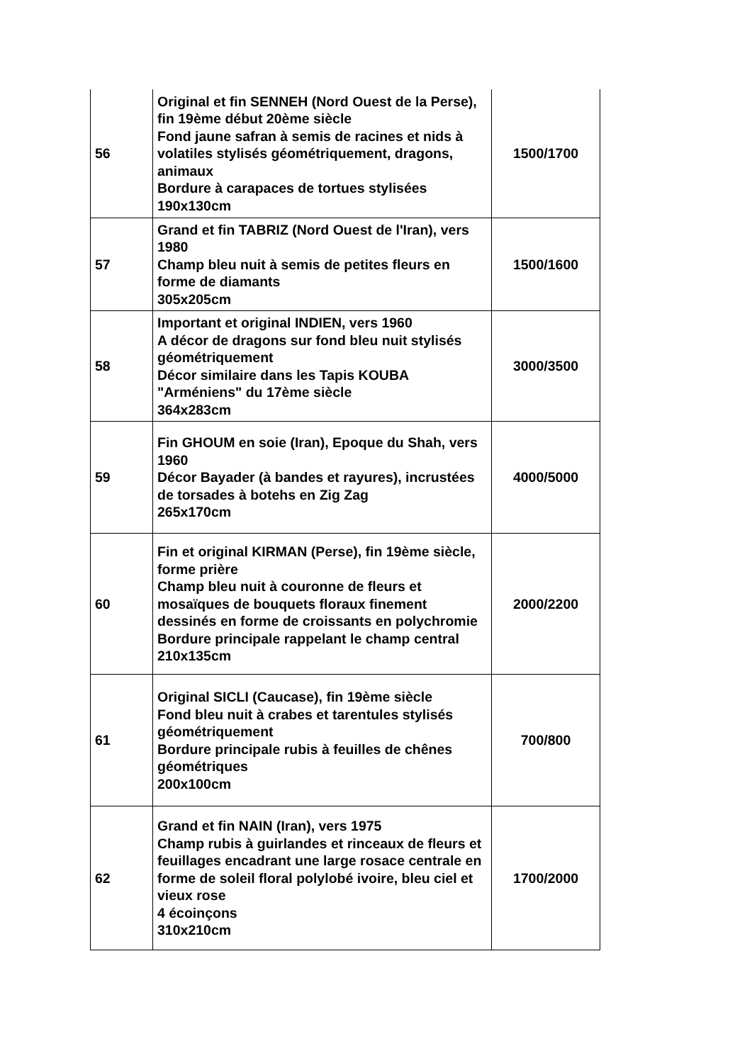| 56 | Original et fin SENNEH (Nord Ouest de la Perse), fin 19ème début 20ème siècle Fond jaune safran à semis de racines et nids à volatiles stylisés géométriquement, dragons, animaux Bordure à carapaces de tortues stylisées 190x130cm | 1500/1700 |
| 57 | Grand et fin TABRIZ (Nord Ouest de l'Iran), vers 1980 Champ bleu nuit à semis de petites fleurs en forme de diamants 305x205cm | 1500/1600 |
| 58 | Important et original INDIEN, vers 1960 A décor de dragons sur fond bleu nuit stylisés géométriquement Décor similaire dans les Tapis KOUBA "Arméniens" du 17ème siècle 364x283cm | 3000/3500 |
| 59 | Fin GHOUM en soie (Iran), Epoque du Shah, vers 1960 Décor Bayader (à bandes et rayures), incrustées de torsades à botehs en Zig Zag 265x170cm | 4000/5000 |
| 60 | Fin et original KIRMAN (Perse), fin 19ème siècle, forme prière Champ bleu nuit à couronne de fleurs et mosaïques de bouquets floraux finement dessinés en forme de croissants en polychromie Bordure principale rappelant le champ central 210x135cm | 2000/2200 |
| 61 | Original SICLI (Caucase), fin 19ème siècle Fond bleu nuit à crabes et tarentules stylisés géométriquement Bordure principale rubis à feuilles de chênes géométriques 200x100cm | 700/800 |
| 62 | Grand et fin NAIN (Iran), vers 1975 Champ rubis à guirlandes et rinceaux de fleurs et feuillages encadrant une large rosace centrale en forme de soleil floral polylobé ivoire, bleu ciel et vieux rose 4 écoinçons 310x210cm | 1700/2000 |